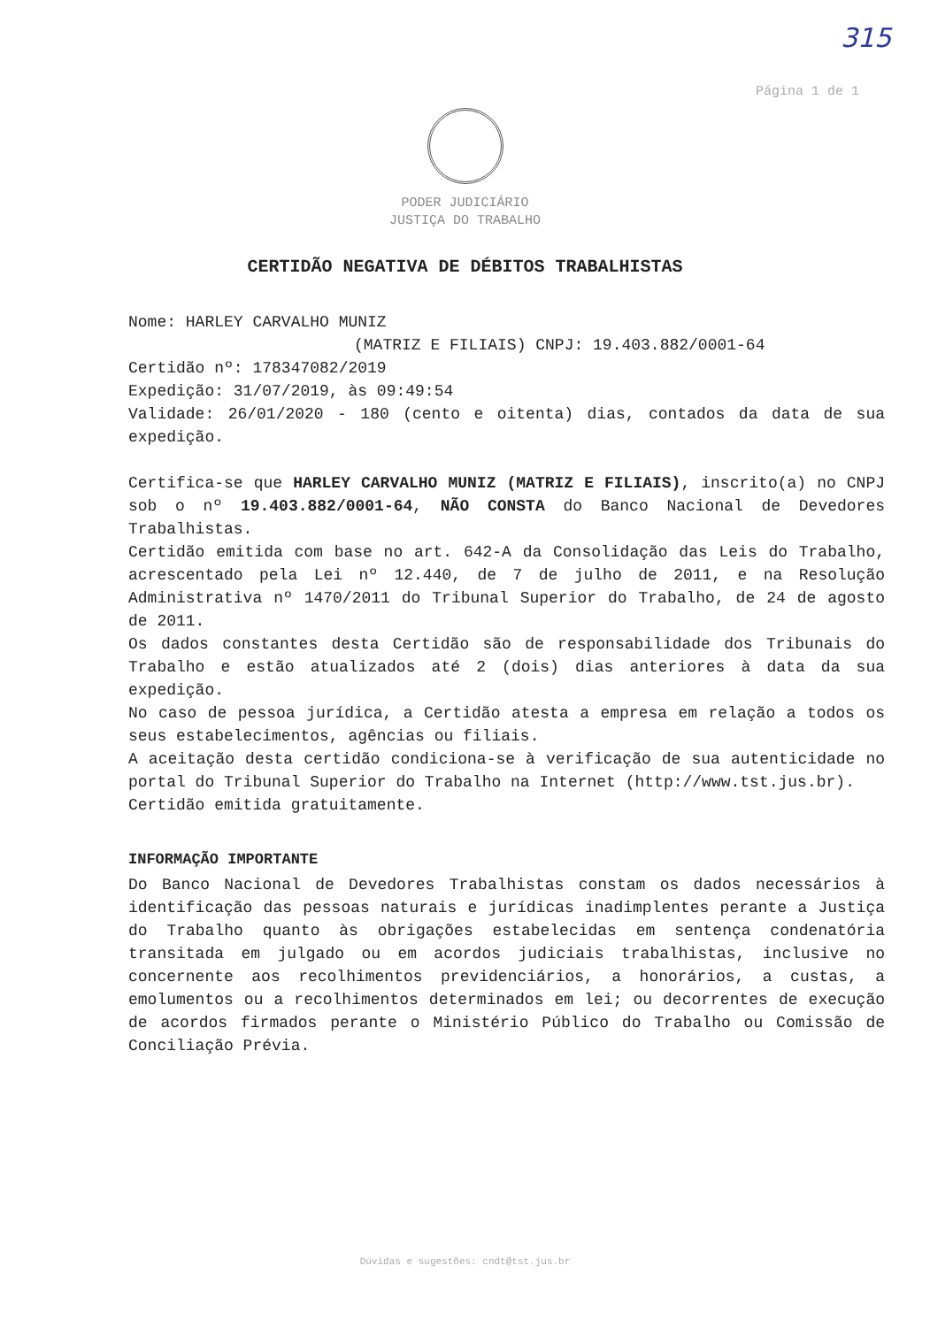315
Página 1 de 1
PODER JUDICIÁRIO
JUSTIÇA DO TRABALHO
CERTIDÃO NEGATIVA DE DÉBITOS TRABALHISTAS
Nome: HARLEY CARVALHO MUNIZ
(MATRIZ E FILIAIS) CNPJ: 19.403.882/0001-64
Certidão nº: 178347082/2019
Expedição: 31/07/2019, às 09:49:54
Validade: 26/01/2020 - 180 (cento e oitenta) dias, contados da data de sua expedição.
Certifica-se que HARLEY CARVALHO MUNIZ (MATRIZ E FILIAIS), inscrito(a) no CNPJ sob o nº 19.403.882/0001-64, NÃO CONSTA do Banco Nacional de Devedores Trabalhistas.
Certidão emitida com base no art. 642-A da Consolidação das Leis do Trabalho, acrescentado pela Lei nº 12.440, de 7 de julho de 2011, e na Resolução Administrativa nº 1470/2011 do Tribunal Superior do Trabalho, de 24 de agosto de 2011.
Os dados constantes desta Certidão são de responsabilidade dos Tribunais do Trabalho e estão atualizados até 2 (dois) dias anteriores à data da sua expedição.
No caso de pessoa jurídica, a Certidão atesta a empresa em relação a todos os seus estabelecimentos, agências ou filiais.
A aceitação desta certidão condiciona-se à verificação de sua autenticidade no portal do Tribunal Superior do Trabalho na Internet (http://www.tst.jus.br).
Certidão emitida gratuitamente.
INFORMAÇÃO IMPORTANTE
Do Banco Nacional de Devedores Trabalhistas constam os dados necessários à identificação das pessoas naturais e jurídicas inadimplentes perante a Justiça do Trabalho quanto às obrigações estabelecidas em sentença condenatória transitada em julgado ou em acordos judiciais trabalhistas, inclusive no concernente aos recolhimentos previdenciários, a honorários, a custas, a emolumentos ou a recolhimentos determinados em lei; ou decorrentes de execução de acordos firmados perante o Ministério Público do Trabalho ou Comissão de Conciliação Prévia.
Dúvidas e sugestões: cndt@tst.jus.br